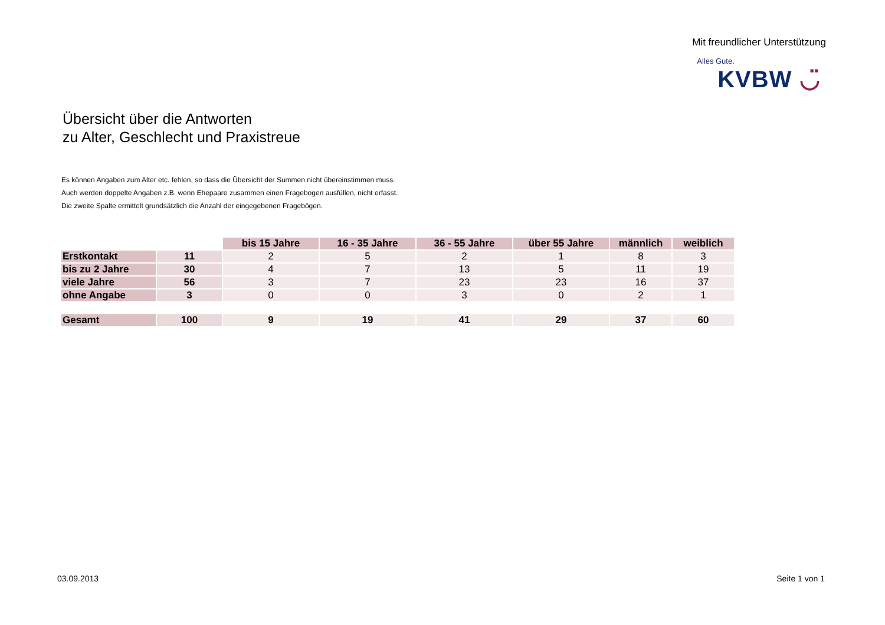Mit freundlicher Unterstützung
Alles Gute.
KVBW ◡̈
Übersicht über die Antworten
zu Alter, Geschlecht und Praxistreue
Es können Angaben zum Alter etc. fehlen, so dass die Übersicht der Summen nicht übereinstimmen muss.
Auch werden doppelte Angaben z.B. wenn Ehepaare zusammen einen Fragebogen ausfüllen, nicht erfasst.
Die zweite Spalte ermittelt grundsätzlich die Anzahl der eingegebenen Fragebögen.
| | | bis 15 Jahre | 16 - 35 Jahre | 36 - 55 Jahre | über 55 Jahre | männlich | weiblich |
| Erstkontakt | 11 | 2 | 5 | 2 | 1 | 8 | 3 |
| bis zu 2 Jahre | 30 | 4 | 7 | 13 | 5 | 11 | 19 |
| viele Jahre | 56 | 3 | 7 | 23 | 23 | 16 | 37 |
| ohne Angabe | 3 | 0 | 0 | 3 | 0 | 2 | 1 |
| Gesamt | 100 | 9 | 19 | 41 | 29 | 37 | 60 |
03.09.2013 Seite 1 von 1